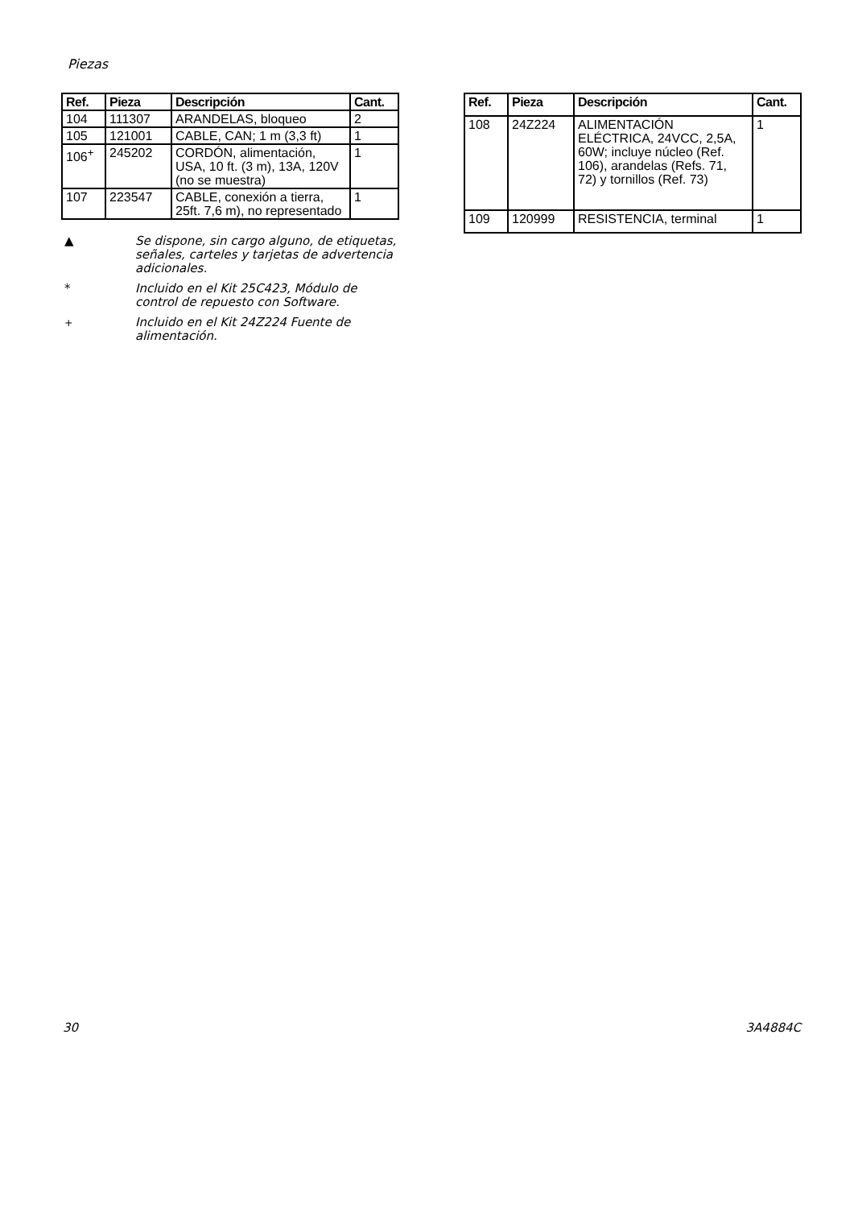Piezas
| Ref. | Pieza | Descripción | Cant. |
| --- | --- | --- | --- |
| 104 | 111307 | ARANDELAS, bloqueo | 2 |
| 105 | 121001 | CABLE, CAN; 1 m (3,3 ft) | 1 |
| 106<sup>+</sup> | 245202 | CORDÓN, alimentación, USA, 10 ft. (3 m), 13A, 120V (no se muestra) | 1 |
| 107 | 223547 | CABLE, conexión a tierra, 25ft. 7,6 m), no representado | 1 |
▲ Se dispone, sin cargo alguno, de etiquetas, señales, carteles y tarjetas de advertencia adicionales.
* Incluido en el Kit 25C423, Módulo de control de repuesto con Software.
<sup>+</sup> Incluido en el Kit 24Z224 Fuente de alimentación.
| Ref. | Pieza | Descripción | Cant. |
| --- | --- | --- | --- |
| 108 | 24Z224 | ALIMENTACIÓN ELÉCTRICA, 24VCC, 2,5A, 60W; incluye núcleo (Ref. 106), arandelas (Refs. 71, 72) y tornillos (Ref. 73) | 1 |
| 109 | 120999 | RESISTENCIA, terminal | 1 |
30 3A4884C